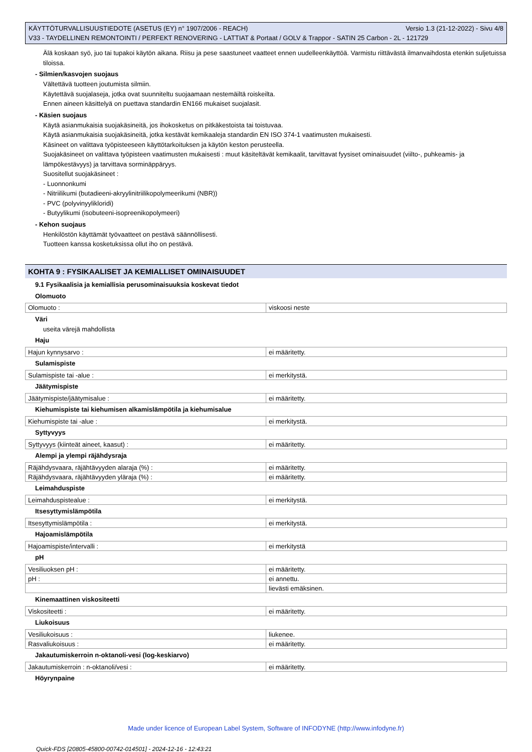KÄYTTÖTURVALLISUUSTIEDOTE (ASETUS (EY) n° 1907/2006 - REACH) Versio 1.3 (21-12-2022) - Sivu 4/8
V33 - TAYDELLINEN REMONTOINTI / PERFEKT RENOVERING - LATTIAT & Portaat / GOLV & Trappor - SATIN 25 Carbon - 2L - 121729
Älä koskaan syö, juo tai tupakoi käytön aikana. Riisu ja pese saastuneet vaatteet ennen uudelleenkäyttöä. Varmistu riittävästä ilmanvaihdosta etenkin suljetuissa tiloissa.
- Silmien/kasvojen suojaus
Vältettävä tuotteen joutumista silmiin.
Käytettävä suojalaseja, jotka ovat suunniteltu suojaamaan nestemäiltä roiskeilta.
Ennen aineen käsittelyä on puettava standardin EN166 mukaiset suojalasit.
- Käsien suojaus
Käytä asianmukaisia suojakäsineitä, jos ihokosketus on pitkäkestoista tai toistuvaa.
Käytä asianmukaisia suojakäsineitä, jotka kestävät kemikaaleja standardin EN ISO 374-1 vaatimusten mukaisesti.
Käsineet on valittava työpisteeseen käyttötarkoituksen ja käytön keston perusteella.
Suojakäsineet on valittava työpisteen vaatimusten mukaisesti : muut käsiteltävät kemikaalit, tarvittavat fyysiset ominaisuudet (viilto-, puhkeamis- ja lämpökestävyys) ja tarvittava sorminäppäryys.
Suositellut suojakäsineet :
- Luonnonkumi
- Nitriilikumi (butadieeni-akryylinitriilikopolymeerikumi (NBR))
- PVC (polyvinyylikloridi)
- Butyylikumi (isobuteeni-isopreenikopolymeeri)
- Kehon suojaus
Henkilöstön käyttämät työvaatteet on pestävä säännöllisesti.
Tuotteen kanssa kosketuksissa ollut iho on pestävä.
KOHTA 9 : FYSIKAALISET JA KEMIALLISET OMINAISUUDET
9.1 Fysikaalisia ja kemiallisia perusominaisuuksia koskevat tiedot
Olomuoto
| Olomuoto : | viskoosi neste |
Väri
useita värejä mahdollista
Haju
| Hajun kynnysarvo : | ei määritetty. |
Sulamispiste
| Sulamispiste tai -alue : | ei merkitystä. |
Jäätymispiste
| Jäätymispiste/jäätymisalue : | ei määritetty. |
Kiehumispiste tai kiehumisen alkamislämpötila ja kiehumisalue
| Kiehumispiste tai -alue : | ei merkitystä. |
Syttyvyys
| Syttyvyys (kiinteät aineet, kaasut) : | ei määritetty. |
Alempi ja ylempi räjähdysraja
| Räjähdysvaara, räjähtävyyden alaraja (%) : | ei määritetty. |
| Räjähdysvaara, räjähtävyyden yläraja (%) : | ei määritetty. |
Leimahduspiste
| Leimahduspistealue : | ei merkitystä. |
Itsesyttymislämpötila
| Itsesyttymislämpötila : | ei merkitystä. |
Hajoamislämpötila
| Hajoamispiste/intervalli : | ei merkitystä |
pH
| Vesiliuoksen pH : | ei määritetty. |
| pH : | ei annettu. |
| | lievästi emäksinen. |
Kinemaattinen viskositeetti
| Viskositeetti : | ei määritetty. |
Liukoisuus
| Vesiliukoisuus : | liukenee. |
| Rasvaliukoisuus : | ei määritetty. |
Jakautumiskerroin n-oktanoli-vesi (log-keskiarvo)
| Jakautumiskerroin : n-oktanoli/vesi : | ei määritetty. |
Höyrynpaine
Made under licence of European Label System, Software of INFODYNE (http://www.infodyne.fr)
Quick-FDS [20805-45800-00742-014501] - 2024-12-16 - 12:43:21